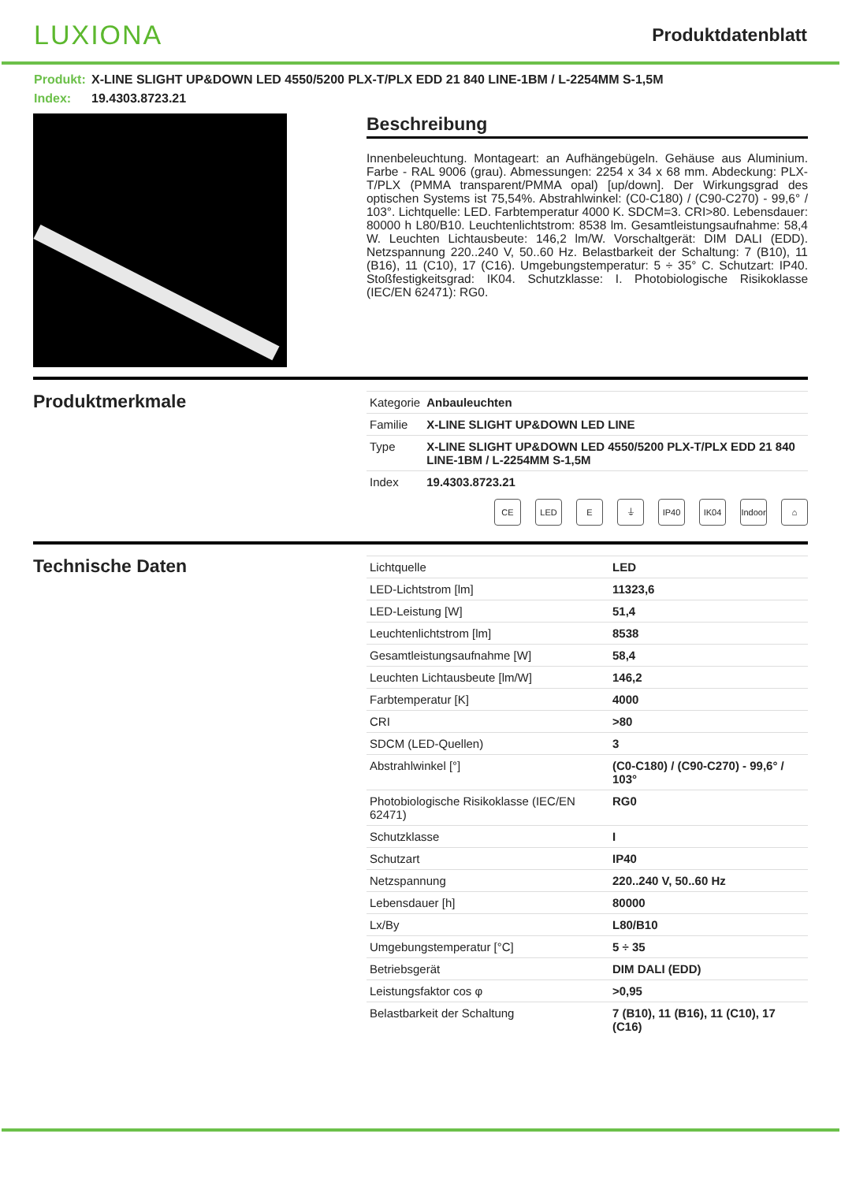LUXIONA
Produktdatenblatt
Produkt: X-LINE SLIGHT UP&DOWN LED 4550/5200 PLX-T/PLX EDD 21 840 LINE-1BM / L-2254MM S-1,5M
Index: 19.4303.8723.21
Beschreibung
Innenbeleuchtung. Montageart: an Aufhängebügeln. Gehäuse aus Aluminium. Farbe - RAL 9006 (grau). Abmessungen: 2254 x 34 x 68 mm. Abdeckung: PLX-T/PLX (PMMA transparent/PMMA opal) [up/down]. Der Wirkungsgrad des optischen Systems ist 75,54%. Abstrahlwinkel: (C0-C180) / (C90-C270) - 99,6° / 103°. Lichtquelle: LED. Farbtemperatur 4000 K. SDCM=3. CRI>80. Lebensdauer: 80000 h L80/B10. Leuchtenlichtstrom: 8538 lm. Gesamtleistungsaufnahme: 58,4 W. Leuchten Lichtausbeute: 146,2 lm/W. Vorschaltgerät: DIM DALI (EDD). Netzspannung 220..240 V, 50..60 Hz. Belastbarkeit der Schaltung: 7 (B10), 11 (B16), 11 (C10), 17 (C16). Umgebungstemperatur: 5 ÷ 35° C. Schutzart: IP40. Stoßfestigkeitsgrad: IK04. Schutzklasse: I. Photobiologische Risikoklasse (IEC/EN 62471): RG0.
Produktmerkmale
| Kategorie | Anbauleuchten |
| Familie | X-LINE SLIGHT UP&DOWN LED LINE |
| Type | X-LINE SLIGHT UP&DOWN LED 4550/5200 PLX-T/PLX EDD 21 840 LINE-1BM / L-2254MM S-1,5M |
| Index | 19.4303.8723.21 |
CE LED E ⏚ IP40 IK04 Indoor
⌂
Technische Daten
| Lichtquelle | LED |
| LED-Lichtstrom [lm] | 11323,6 |
| LED-Leistung [W] | 51,4 |
| Leuchtenlichtstrom [lm] | 8538 |
| Gesamtleistungsaufnahme [W] | 58,4 |
| Leuchten Lichtausbeute [lm/W] | 146,2 |
| Farbtemperatur [K] | 4000 |
| CRI | >80 |
| SDCM (LED-Quellen) | 3 |
| Abstrahlwinkel [°] | (C0-C180) / (C90-C270) - 99,6° / 103° |
| Photobiologische Risikoklasse (IEC/EN 62471) | RG0 |
| Schutzklasse | I |
| Schutzart | IP40 |
| Netzspannung | 220..240 V, 50..60 Hz |
| Lebensdauer [h] | 80000 |
| Lx/By | L80/B10 |
| Umgebungstemperatur [°C] | 5 ÷ 35 |
| Betriebsgerät | DIM DALI (EDD) |
| Leistungsfaktor cos φ | >0,95 |
| Belastbarkeit der Schaltung | 7 (B10), 11 (B16), 11 (C10), 17 (C16) |